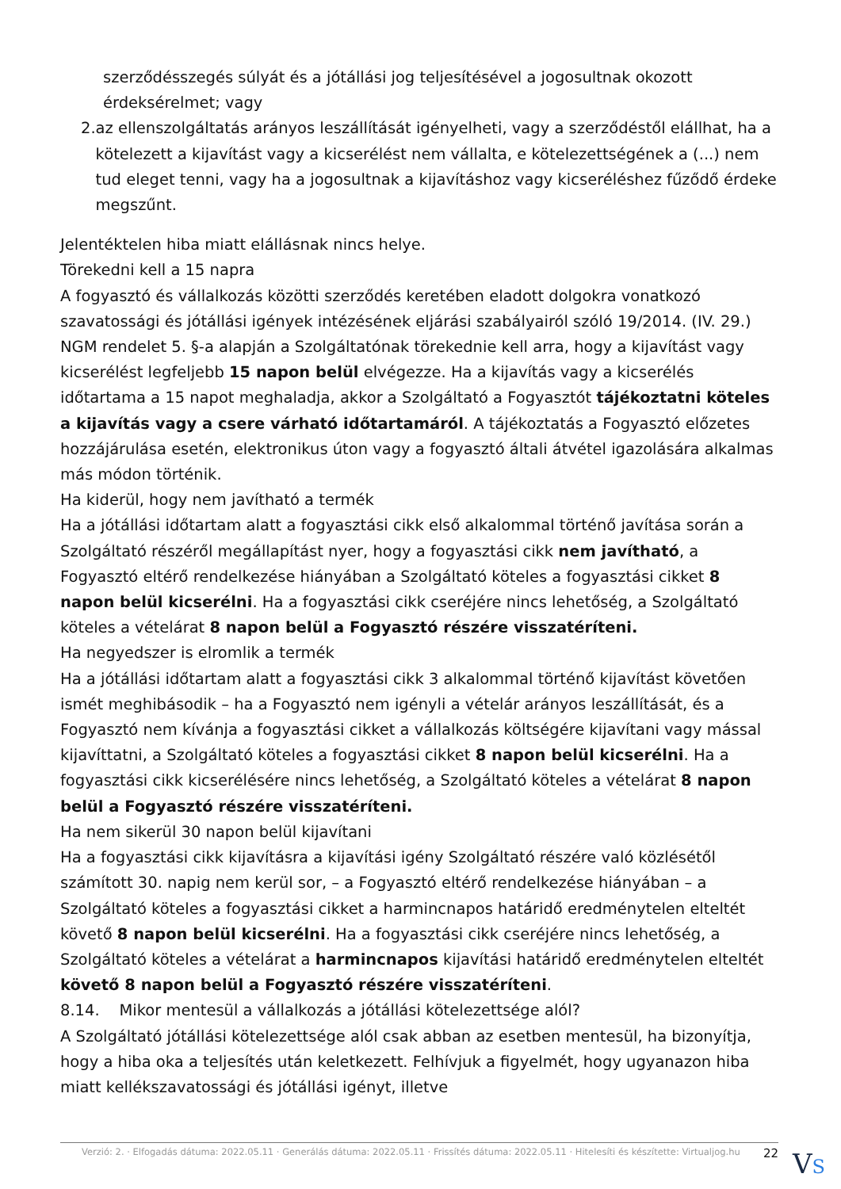szerződésszegés súlyát és a jótállási jog teljesítésével a jogosultnak okozott érdeksérelmet; vagy
2. az ellenszolgáltatás arányos leszállítását igényelheti, vagy a szerződéstől elállhat, ha a kötelezett a kijavítást vagy a kicserélést nem vállalta, e kötelezettségének a (...) nem tud eleget tenni, vagy ha a jogosultnak a kijavításhoz vagy kicseréléshez fűződő érdeke megszűnt.
Jelentéktelen hiba miatt elállásnak nincs helye.
Törekedni kell a 15 napra
A fogyasztó és vállalkozás közötti szerződés keretében eladott dolgokra vonatkozó szavatossági és jótállási igények intézésének eljárási szabályairól szóló 19/2014. (IV. 29.) NGM rendelet 5. §-a alapján a Szolgáltatónak törekednie kell arra, hogy a kijavítást vagy kicserélést legfeljebb 15 napon belül elvégezze. Ha a kijavítás vagy a kicserélés időtartama a 15 napot meghaladja, akkor a Szolgáltató a Fogyasztót tájékoztatni köteles a kijavítás vagy a csere várható időtartamáról. A tájékoztatás a Fogyasztó előzetes hozzájárulása esetén, elektronikus úton vagy a fogyasztó általi átvétel igazolására alkalmas más módon történik.
Ha kiderül, hogy nem javítható a termék
Ha a jótállási időtartam alatt a fogyasztási cikk első alkalommal történő javítása során a Szolgáltató részéről megállapítást nyer, hogy a fogyasztási cikk nem javítható, a Fogyasztó eltérő rendelkezése hiányában a Szolgáltató köteles a fogyasztási cikket 8 napon belül kicserélni. Ha a fogyasztási cikk cseréjére nincs lehetőség, a Szolgáltató köteles a vételárat 8 napon belül a Fogyasztó részére visszatéríteni.
Ha negyedszer is elromlik a termék
Ha a jótállási időtartam alatt a fogyasztási cikk 3 alkalommal történő kijavítást követően ismét meghibásodik – ha a Fogyasztó nem igényli a vételár arányos leszállítását, és a Fogyasztó nem kívánja a fogyasztási cikket a vállalkozás költségére kijavítani vagy mással kijavíttatni, a Szolgáltató köteles a fogyasztási cikket 8 napon belül kicserélni. Ha a fogyasztási cikk kicserélésére nincs lehetőség, a Szolgáltató köteles a vételárat 8 napon belül a Fogyasztó részére visszatéríteni.
Ha nem sikerül 30 napon belül kijavítani
Ha a fogyasztási cikk kijavításra a kijavítási igény Szolgáltató részére való közlésétől számított 30. napig nem kerül sor, – a Fogyasztó eltérő rendelkezése hiányában – a Szolgáltató köteles a fogyasztási cikket a harmincnapos határidő eredménytelen elteltét követő 8 napon belül kicserélni. Ha a fogyasztási cikk cseréjére nincs lehetőség, a Szolgáltató köteles a vételárat a harmincnapos kijavítási határidő eredménytelen elteltét követő 8 napon belül a Fogyasztó részére visszatéríteni.
8.14. Mikor mentesül a vállalkozás a jótállási kötelezettsége alól?
A Szolgáltató jótállási kötelezettsége alól csak abban az esetben mentesül, ha bizonyítja, hogy a hiba oka a teljesítés után keletkezett. Felhívjuk a figyelmét, hogy ugyanazon hiba miatt kellékszavatossági és jótállási igényt, illetve
Verzió: 2. · Elfogadás dátuma: 2022.05.11 · Generálás dátuma: 2022.05.11 · Frissítés dátuma: 2022.05.11 · Hitelesíti és készítette: Virtualjog.hu 22
VS